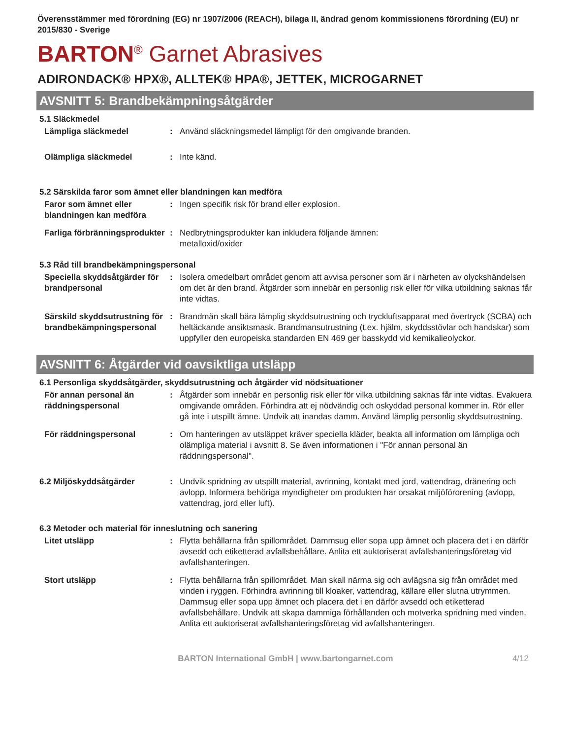Överensstämmer med förordning (EG) nr 1907/2006 (REACH), bilaga II, ändrad genom kommissionens förordning (EU) nr 2015/830 - Sverige
BARTON<sup>®</sup> Garnet Abrasives
ADIRONDACK® HPX®, ALLTEK® HPA®, JETTEK, MICROGARNET
AVSNITT 5: Brandbekämpningsåtgärder
5.1 Släckmedel
Lämpliga släckmedel : Använd släckningsmedel lämpligt för den omgivande branden.
Olämpliga släckmedel : Inte känd.
5.2 Särskilda faror som ämnet eller blandningen kan medföra
Faror som ämnet eller blandningen kan medföra
: Ingen specifik risk för brand eller explosion.
Farliga förbränningsprodukter
: Nedbrytningsprodukter kan inkludera följande ämnen:
metalloxid/oxider
5.3 Råd till brandbekämpningspersonal
Speciella skyddsåtgärder för brandpersonal
: Isolera omedelbart området genom att avvisa personer som är i närheten av olyckshändelsen om det är den brand. Åtgärder som innebär en personlig risk eller för vilka utbildning saknas får inte vidtas.
Särskild skyddsutrustning för brandbekämpningspersonal
: Brandmän skall bära lämplig skyddsutrustning och tryckluftsapparat med övertryck (SCBA) och heltäckande ansiktsmask. Brandmansutrustning (t.ex. hjälm, skyddsstövlar och handskar) som uppfyller den europeiska standarden EN 469 ger basskydd vid kemikalieolyckor.
AVSNITT 6: Åtgärder vid oavsiktliga utsläpp
6.1 Personliga skyddsåtgärder, skyddsutrustning och åtgärder vid nödsituationer
För annan personal än räddningspersonal
: Åtgärder som innebär en personlig risk eller för vilka utbildning saknas får inte vidtas. Evakuera omgivande områden. Förhindra att ej nödvändig och oskyddad personal kommer in. Rör eller gå inte i utspillt ämne. Undvik att inandas damm. Använd lämplig personlig skyddsutrustning.
För räddningspersonal : Om hanteringen av utsläppet kräver speciella kläder, beakta all information om lämpliga och olämpliga material i avsnitt 8. Se även informationen i "För annan personal än räddningspersonal".
6.2 Miljöskyddsåtgärder : Undvik spridning av utspillt material, avrinning, kontakt med jord, vattendrag, dränering och avlopp. Informera behöriga myndigheter om produkten har orsakat miljöförorening (avlopp, vattendrag, jord eller luft).
6.3 Metoder och material för inneslutning och sanering
Litet utsläpp : Flytta behållarna från spillområdet. Dammsug eller sopa upp ämnet och placera det i en därför avsedd och etiketterad avfallsbehållare. Anlita ett auktoriserat avfallshanteringsföretag vid avfallshanteringen.
Stort utsläpp : Flytta behållarna från spillområdet. Man skall närma sig och avlägsna sig från området med vinden i ryggen. Förhindra avrinning till kloaker, vattendrag, källare eller slutna utrymmen. Dammsug eller sopa upp ämnet och placera det i en därför avsedd och etiketterad avfallsbehållare. Undvik att skapa dammiga förhållanden och motverka spridning med vinden. Anlita ett auktoriserat avfallshanteringsföretag vid avfallshanteringen.
BARTON International GmbH | www.bartongarnet.com 4/12